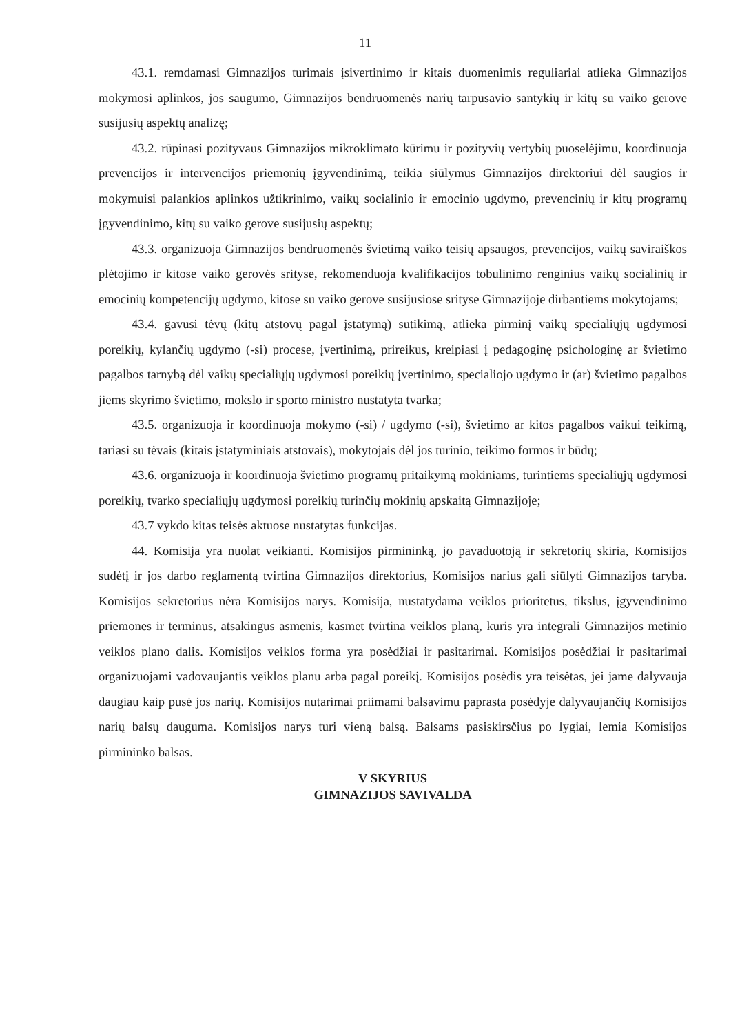11
43.1. remdamasi Gimnazijos turimais įsivertinimo ir kitais duomenimis reguliariai atlieka Gimnazijos mokymosi aplinkos, jos saugumo, Gimnazijos bendruomenės narių tarpusavio santykių ir kitų su vaiko gerove susijusių aspektų analizę;
43.2. rūpinasi pozityvaus Gimnazijos mikroklimato kūrimu ir pozityvių vertybių puoselėjimu, koordinuoja prevencijos ir intervencijos priemonių įgyvendinimą, teikia siūlymus Gimnazijos direktoriui dėl saugios ir mokymuisi palankios aplinkos užtikrinimo, vaikų socialinio ir emocinio ugdymo, prevencinių ir kitų programų įgyvendinimo, kitų su vaiko gerove susijusių aspektų;
43.3. organizuoja Gimnazijos bendruomenės švietimą vaiko teisių apsaugos, prevencijos, vaikų saviraiškos plėtojimo ir kitose vaiko gerovės srityse, rekomenduoja kvalifikacijos tobulinimo renginius vaikų socialinių ir emocinių kompetencijų ugdymo, kitose su vaiko gerove susijusiose srityse Gimnazijoje dirbantiems mokytojams;
43.4. gavusi tėvų (kitų atstovų pagal įstatymą) sutikimą, atlieka pirminį vaikų specialiųjų ugdymosi poreikių, kylančių ugdymo (-si) procese, įvertinimą, prireikus, kreipiasi į pedagoginę psichologinę ar švietimo pagalbos tarnybą dėl vaikų specialiųjų ugdymosi poreikių įvertinimo, specialiojo ugdymo ir (ar) švietimo pagalbos jiems skyrimo švietimo, mokslo ir sporto ministro nustatyta tvarka;
43.5. organizuoja ir koordinuoja mokymo (-si) / ugdymo (-si), švietimo ar kitos pagalbos vaikui teikimą, tariasi su tėvais (kitais įstatyminiais atstovais), mokytojais dėl jos turinio, teikimo formos ir būdų;
43.6. organizuoja ir koordinuoja švietimo programų pritaikymą mokiniams, turintiems specialiųjų ugdymosi poreikių, tvarko specialiųjų ugdymosi poreikių turinčių mokinių apskaitą Gimnazijoje;
43.7 vykdo kitas teisės aktuose nustatytas funkcijas.
44. Komisija yra nuolat veikianti. Komisijos pirmininką, jo pavaduotoją ir sekretorių skiria, Komisijos sudėtį ir jos darbo reglamentą tvirtina Gimnazijos direktorius, Komisijos narius gali siūlyti Gimnazijos taryba. Komisijos sekretorius nėra Komisijos narys. Komisija, nustatydama veiklos prioritetus, tikslus, įgyvendinimo priemones ir terminus, atsakingus asmenis, kasmet tvirtina veiklos planą, kuris yra integrali Gimnazijos metinio veiklos plano dalis. Komisijos veiklos forma yra posėdžiai ir pasitarimai. Komisijos posėdžiai ir pasitarimai organizuojami vadovaujantis veiklos planu arba pagal poreikį. Komisijos posėdis yra teisėtas, jei jame dalyvauja daugiau kaip pusė jos narių. Komisijos nutarimai priimami balsavimu paprasta posėdyje dalyvaujančių Komisijos narių balsų dauguma. Komisijos narys turi vieną balsą. Balsams pasiskirsčius po lygiai, lemia Komisijos pirmininko balsas.
V SKYRIUS
GIMNAZIJOS SAVIVALDA